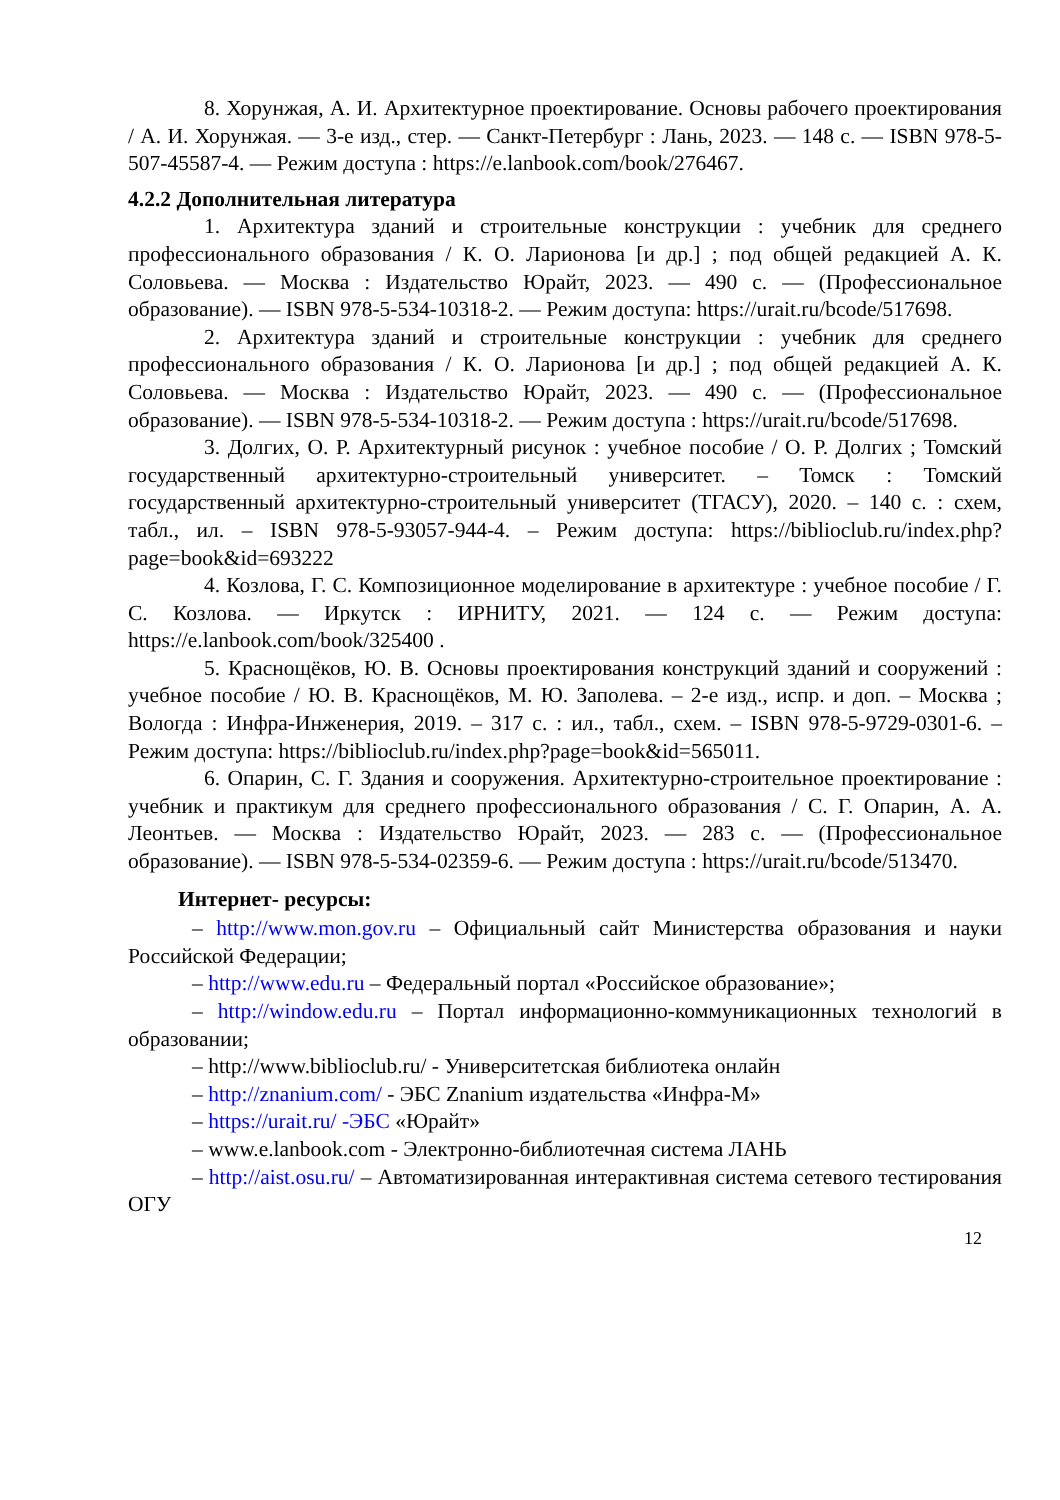8. Хорунжая, А. И. Архитектурное проектирование. Основы рабочего проектирования / А. И. Хорунжая. — 3-е изд., стер. — Санкт-Петербург : Лань, 2023. — 148 с. — ISBN 978-5-507-45587-4. — Режим доступа : https://e.lanbook.com/book/276467.
4.2.2 Дополнительная литература
1. Архитектура зданий и строительные конструкции : учебник для среднего профессионального образования / К. О. Ларионова [и др.] ; под общей редакцией А. К. Соловьева. — Москва : Издательство Юрайт, 2023. — 490 с. — (Профессиональное образование). — ISBN 978-5-534-10318-2. — Режим доступа: https://urait.ru/bcode/517698.
2. Архитектура зданий и строительные конструкции : учебник для среднего профессионального образования / К. О. Ларионова [и др.] ; под общей редакцией А. К. Соловьева. — Москва : Издательство Юрайт, 2023. — 490 с. — (Профессиональное образование). — ISBN 978-5-534-10318-2. — Режим доступа : https://urait.ru/bcode/517698.
3. Долгих, О. Р. Архитектурный рисунок : учебное пособие / О. Р. Долгих ; Томский государственный архитектурно-строительный университет. – Томск : Томский государственный архитектурно-строительный университет (ТГАСУ), 2020. – 140 с. : схем, табл., ил. – ISBN 978-5-93057-944-4. – Режим доступа: https://biblioclub.ru/index.php?page=book&id=693222
4. Козлова, Г. С. Композиционное моделирование в архитектуре : учебное пособие / Г. С. Козлова. — Иркутск : ИРНИТУ, 2021. — 124 с. — Режим доступа: https://e.lanbook.com/book/325400 .
5. Краснощёков, Ю. В. Основы проектирования конструкций зданий и сооружений : учебное пособие / Ю. В. Краснощёков, М. Ю. Заполева. – 2-е изд., испр. и доп. – Москва ; Вологда : Инфра-Инженерия, 2019. – 317 с. : ил., табл., схем. – ISBN 978-5-9729-0301-6. – Режим доступа: https://biblioclub.ru/index.php?page=book&id=565011.
6. Опарин, С. Г. Здания и сооружения. Архитектурно-строительное проектирование : учебник и практикум для среднего профессионального образования / С. Г. Опарин, А. А. Леонтьев. — Москва : Издательство Юрайт, 2023. — 283 с. — (Профессиональное образование). — ISBN 978-5-534-02359-6. — Режим доступа : https://urait.ru/bcode/513470.
Интернет- ресурсы:
– http://www.mon.gov.ru – Официальный сайт Министерства образования и науки Российской Федерации;
– http://www.edu.ru – Федеральный портал «Российское образование»;
– http://window.edu.ru – Портал информационно-коммуникационных технологий в образовании;
– http://www.biblioclub.ru/ - Университетская библиотека онлайн
– http://znanium.com/ - ЭБС Znanium издательства «Инфра-М»
– https://urait.ru/ -ЭБС «Юрайт»
– www.e.lanbook.com - Электронно-библиотечная система ЛАНЬ
– http://aist.osu.ru/ – Автоматизированная интерактивная система сетевого тестирования ОГУ
12